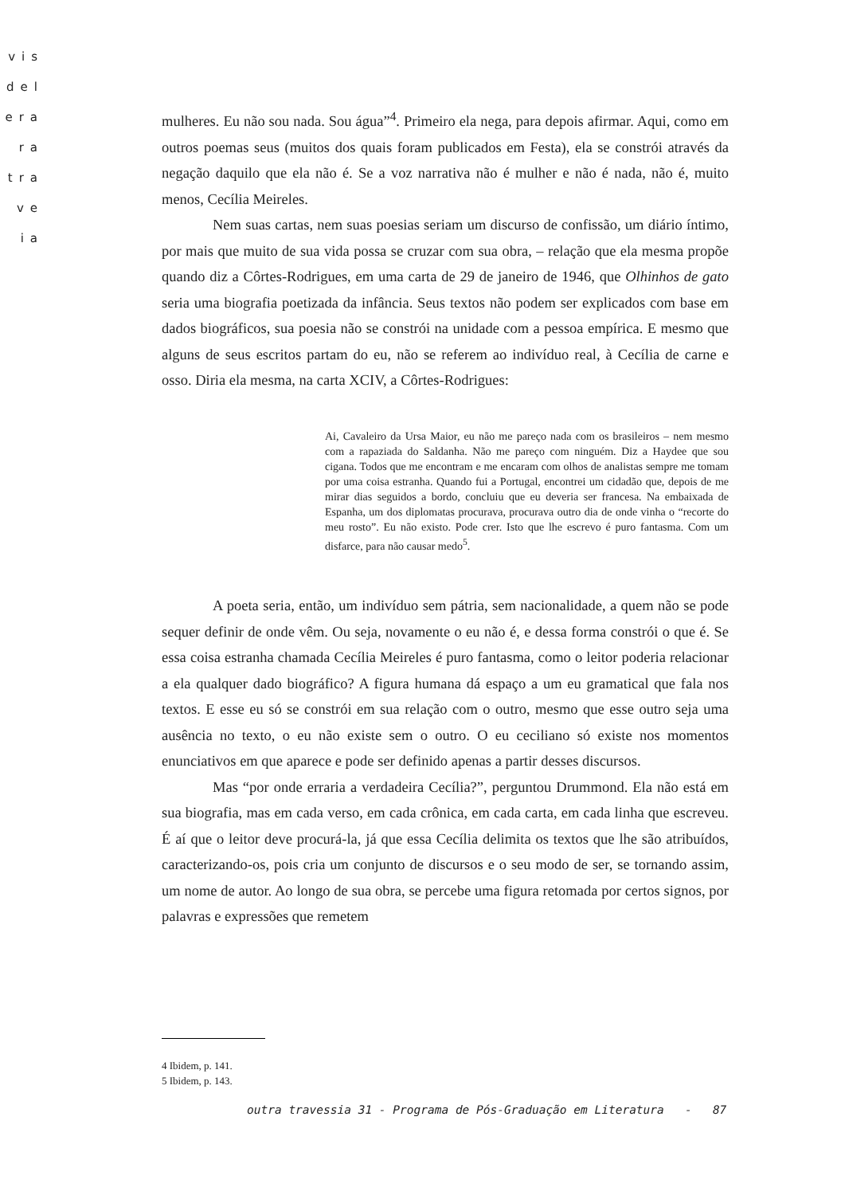vis
del
era
ra
tra
ve
ia
mulheres. Eu não sou nada. Sou água”<sup>4</sup>. Primeiro ela nega, para depois afirmar. Aqui, como em outros poemas seus (muitos dos quais foram publicados em Festa), ela se constrói através da negação daquilo que ela não é. Se a voz narrativa não é mulher e não é nada, não é, muito menos, Cecília Meireles.
Nem suas cartas, nem suas poesias seriam um discurso de confissão, um diário íntimo, por mais que muito de sua vida possa se cruzar com sua obra, – relação que ela mesma propõe quando diz a Côrtes-Rodrigues, em uma carta de 29 de janeiro de 1946, que Olhinhos de gato seria uma biografia poetizada da infância. Seus textos não podem ser explicados com base em dados biográficos, sua poesia não se constrói na unidade com a pessoa empírica. E mesmo que alguns de seus escritos partam do eu, não se referem ao indivíduo real, à Cecília de carne e osso. Diria ela mesma, na carta XCIV, a Côrtes-Rodrigues:
Ai, Cavaleiro da Ursa Maior, eu não me pareço nada com os brasileiros – nem mesmo com a rapaziada do Saldanha. Não me pareço com ninguém. Diz a Haydee que sou cigana. Todos que me encontram e me encaram com olhos de analistas sempre me tomam por uma coisa estranha. Quando fui a Portugal, encontrei um cidadão que, depois de me mirar dias seguidos a bordo, concluiu que eu deveria ser francesa. Na embaixada de Espanha, um dos diplomatas procurava, procurava outro dia de onde vinha o “recorte do meu rosto”. Eu não existo. Pode crer. Isto que lhe escrevo é puro fantasma. Com um disfarce, para não causar medo<sup>5</sup>.
A poeta seria, então, um indivíduo sem pátria, sem nacionalidade, a quem não se pode sequer definir de onde vêm. Ou seja, novamente o eu não é, e dessa forma constrói o que é. Se essa coisa estranha chamada Cecília Meireles é puro fantasma, como o leitor poderia relacionar a ela qualquer dado biográfico? A figura humana dá espaço a um eu gramatical que fala nos textos. E esse eu só se constrói em sua relação com o outro, mesmo que esse outro seja uma ausência no texto, o eu não existe sem o outro. O eu ceciliano só existe nos momentos enunciativos em que aparece e pode ser definido apenas a partir desses discursos.
Mas “por onde erraria a verdadeira Cecília?”, perguntou Drummond. Ela não está em sua biografia, mas em cada verso, em cada crônica, em cada carta, em cada linha que escreveu. É aí que o leitor deve procurá-la, já que essa Cecília delimita os textos que lhe são atribuídos, caracterizando-os, pois cria um conjunto de discursos e o seu modo de ser, se tornando assim, um nome de autor. Ao longo de sua obra, se percebe uma figura retomada por certos signos, por palavras e expressões que remetem
4 Ibidem, p. 141.
5 Ibidem, p. 143.
outra travessia 31 - Programa de Pós-Graduação em Literatura - 87